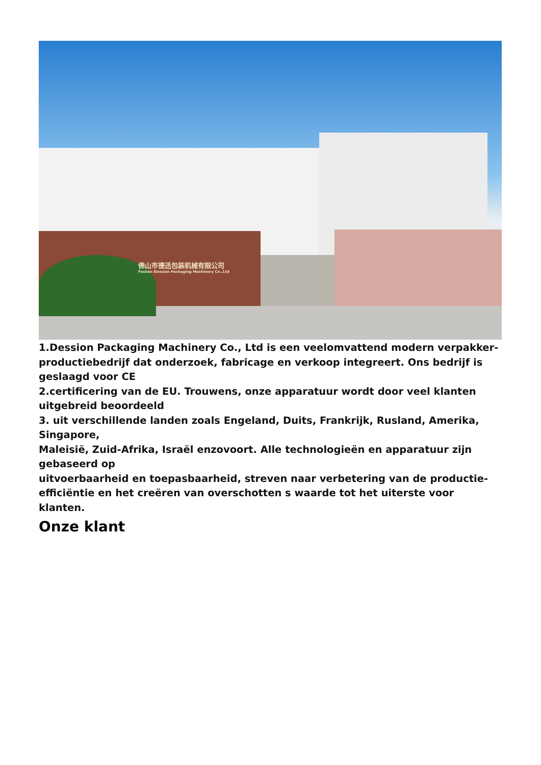佛山市德迅包装机械有限公司
Foshan Dession Packaging Machinery Co.,Ltd
1.Dession Packaging Machinery Co., Ltd is een veelomvattend modern verpakker-productiebedrijf dat onderzoek, fabricage en verkoop integreert. Ons bedrijf is geslaagd voor CE
2.certificering van de EU. Trouwens, onze apparatuur wordt door veel klanten uitgebreid beoordeeld
3. uit verschillende landen zoals Engeland, Duits, Frankrijk, Rusland, Amerika, Singapore,
Maleisië, Zuid-Afrika, Israël enzovoort. Alle technologieën en apparatuur zijn gebaseerd op
uitvoerbaarheid en toepasbaarheid, streven naar verbetering van de productie-efficiëntie en het creëren van overschotten s waarde tot het uiterste voor klanten.
Onze klant